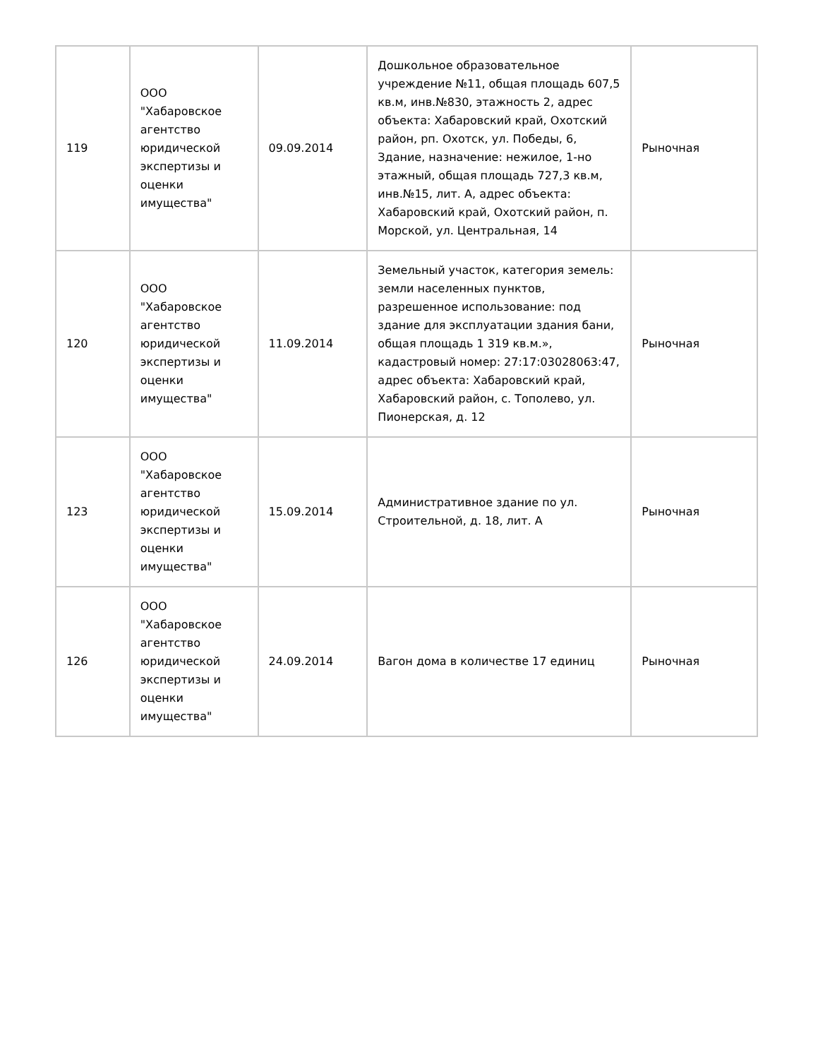| 119 | ООО "Хабаровское агентство юридической экспертизы и оценки имущества" | 09.09.2014 | Дошкольное образовательное учреждение №11, общая площадь 607,5 кв.м, инв.№830, этажность 2, адрес объекта: Хабаровский край, Охотский район, рп. Охотск, ул. Победы, 6, Здание, назначение: нежилое, 1-но этажный, общая площадь 727,3 кв.м, инв.№15, лит. А, адрес объекта: Хабаровский край, Охотский район, п. Морской, ул. Центральная, 14 | Рыночная |
| 120 | ООО "Хабаровское агентство юридической экспертизы и оценки имущества" | 11.09.2014 | Земельный участок, категория земель: земли населенных пунктов, разрешенное использование: под здание для эксплуатации здания бани, общая площадь 1 319 кв.м.», кадастровый номер: 27:17:03028063:47, адрес объекта: Хабаровский край, Хабаровский район, с. Тополево, ул. Пионерская, д. 12 | Рыночная |
| 123 | ООО "Хабаровское агентство юридической экспертизы и оценки имущества" | 15.09.2014 | Административное здание по ул. Строительной, д. 18, лит. А | Рыночная |
| 126 | ООО "Хабаровское агентство юридической экспертизы и оценки имущества" | 24.09.2014 | Вагон дома в количестве 17 единиц | Рыночная |